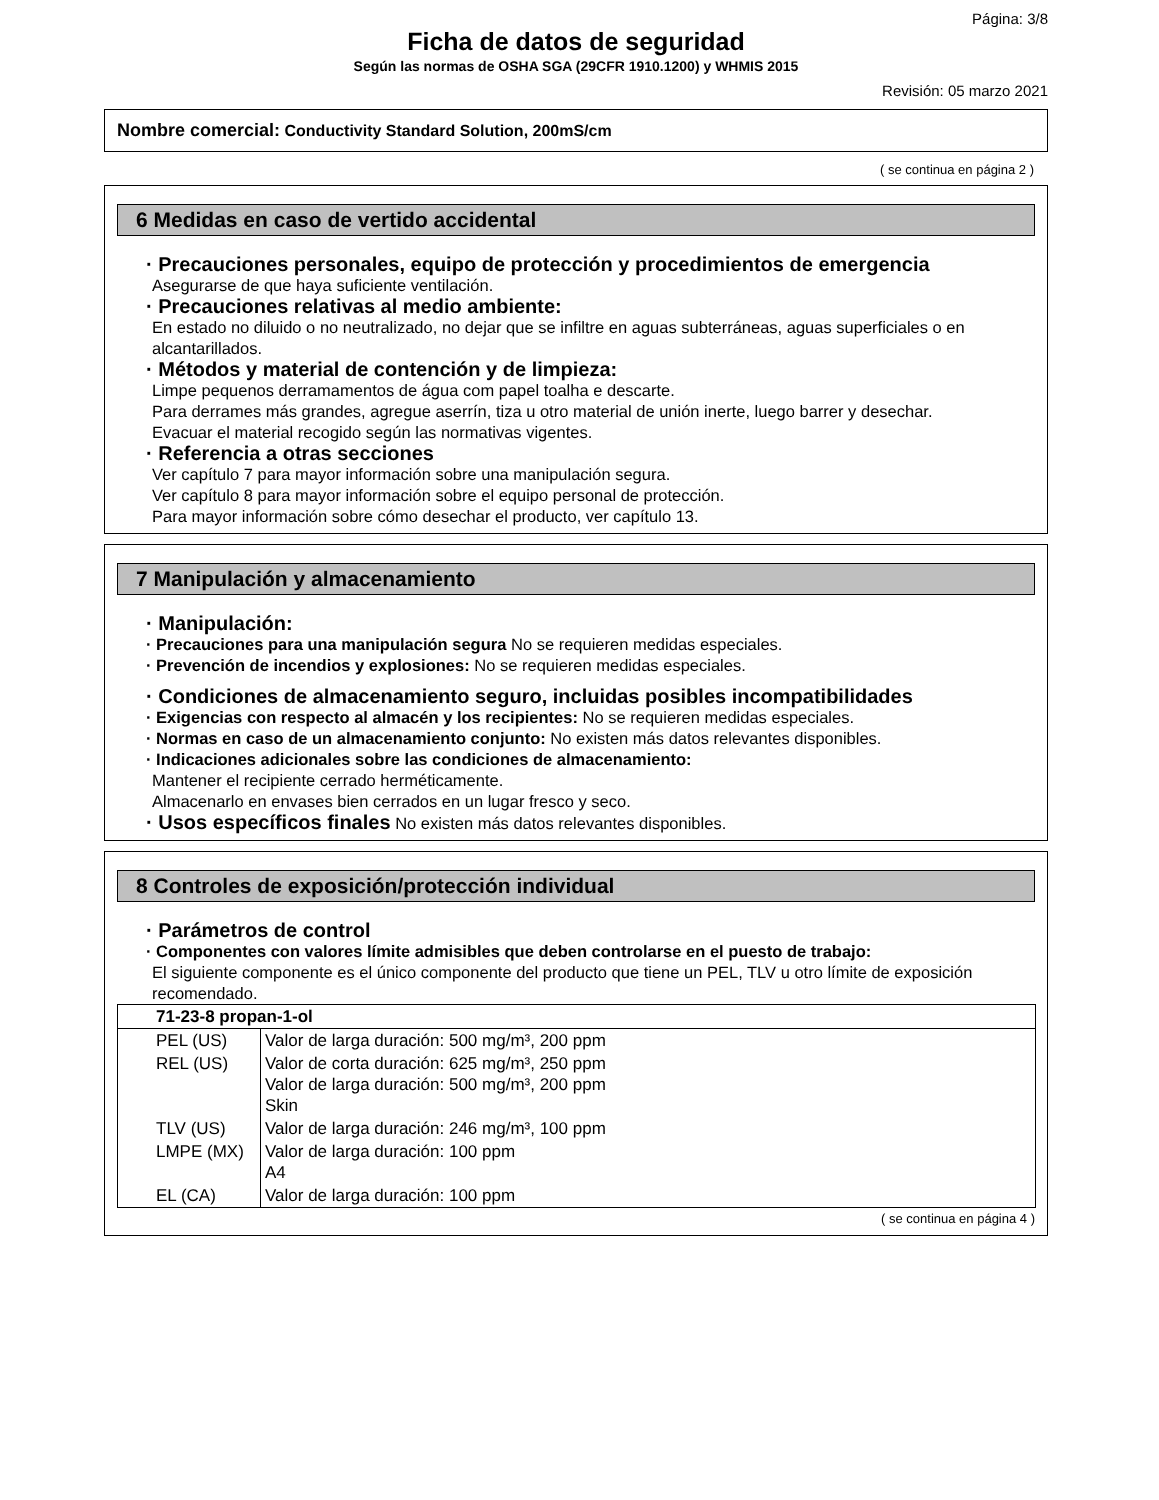Página: 3/8
Ficha de datos de seguridad
Según las normas de OSHA SGA (29CFR 1910.1200) y WHMIS 2015
Revisión: 05 marzo 2021
Nombre comercial: Conductivity Standard Solution, 200mS/cm
( se continua en página 2 )
6 Medidas en caso de vertido accidental
· Precauciones personales, equipo de protección y procedimientos de emergencia
Asegurarse de que haya suficiente ventilación.
· Precauciones relativas al medio ambiente:
En estado no diluido o no neutralizado, no dejar que se infiltre en aguas subterráneas, aguas superficiales o en alcantarillados.
· Métodos y material de contención y de limpieza:
Limpe pequenos derramamentos de água com papel toalha e descarte.
Para derrames más grandes, agregue aserrín, tiza u otro material de unión inerte, luego barrer y desechar.
Evacuar el material recogido según las normativas vigentes.
· Referencia a otras secciones
Ver capítulo 7 para mayor información sobre una manipulación segura.
Ver capítulo 8 para mayor información sobre el equipo personal de protección.
Para mayor información sobre cómo desechar el producto, ver capítulo 13.
7 Manipulación y almacenamiento
· Manipulación:
· Precauciones para una manipulación segura No se requieren medidas especiales.
· Prevención de incendios y explosiones: No se requieren medidas especiales.
· Condiciones de almacenamiento seguro, incluidas posibles incompatibilidades
· Exigencias con respecto al almacén y los recipientes: No se requieren medidas especiales.
· Normas en caso de un almacenamiento conjunto: No existen más datos relevantes disponibles.
· Indicaciones adicionales sobre las condiciones de almacenamiento:
Mantener el recipiente cerrado herméticamente.
Almacenarlo en envases bien cerrados en un lugar fresco y seco.
· Usos específicos finales No existen más datos relevantes disponibles.
8 Controles de exposición/protección individual
· Parámetros de control
· Componentes con valores límite admisibles que deben controlarse en el puesto de trabajo:
El siguiente componente es el único componente del producto que tiene un PEL, TLV u otro límite de exposición recomendado.
| 71-23-8 propan-1-ol | |
| --- | --- |
| PEL (US) | Valor de larga duración: 500 mg/m³, 200 ppm |
| REL (US) | Valor de corta duración: 625 mg/m³, 250 ppm Valor de larga duración: 500 mg/m³, 200 ppm Skin |
| TLV (US) | Valor de larga duración: 246 mg/m³, 100 ppm |
| LMPE (MX) | Valor de larga duración: 100 ppm A4 |
| EL (CA) | Valor de larga duración: 100 ppm |
( se continua en página 4 )